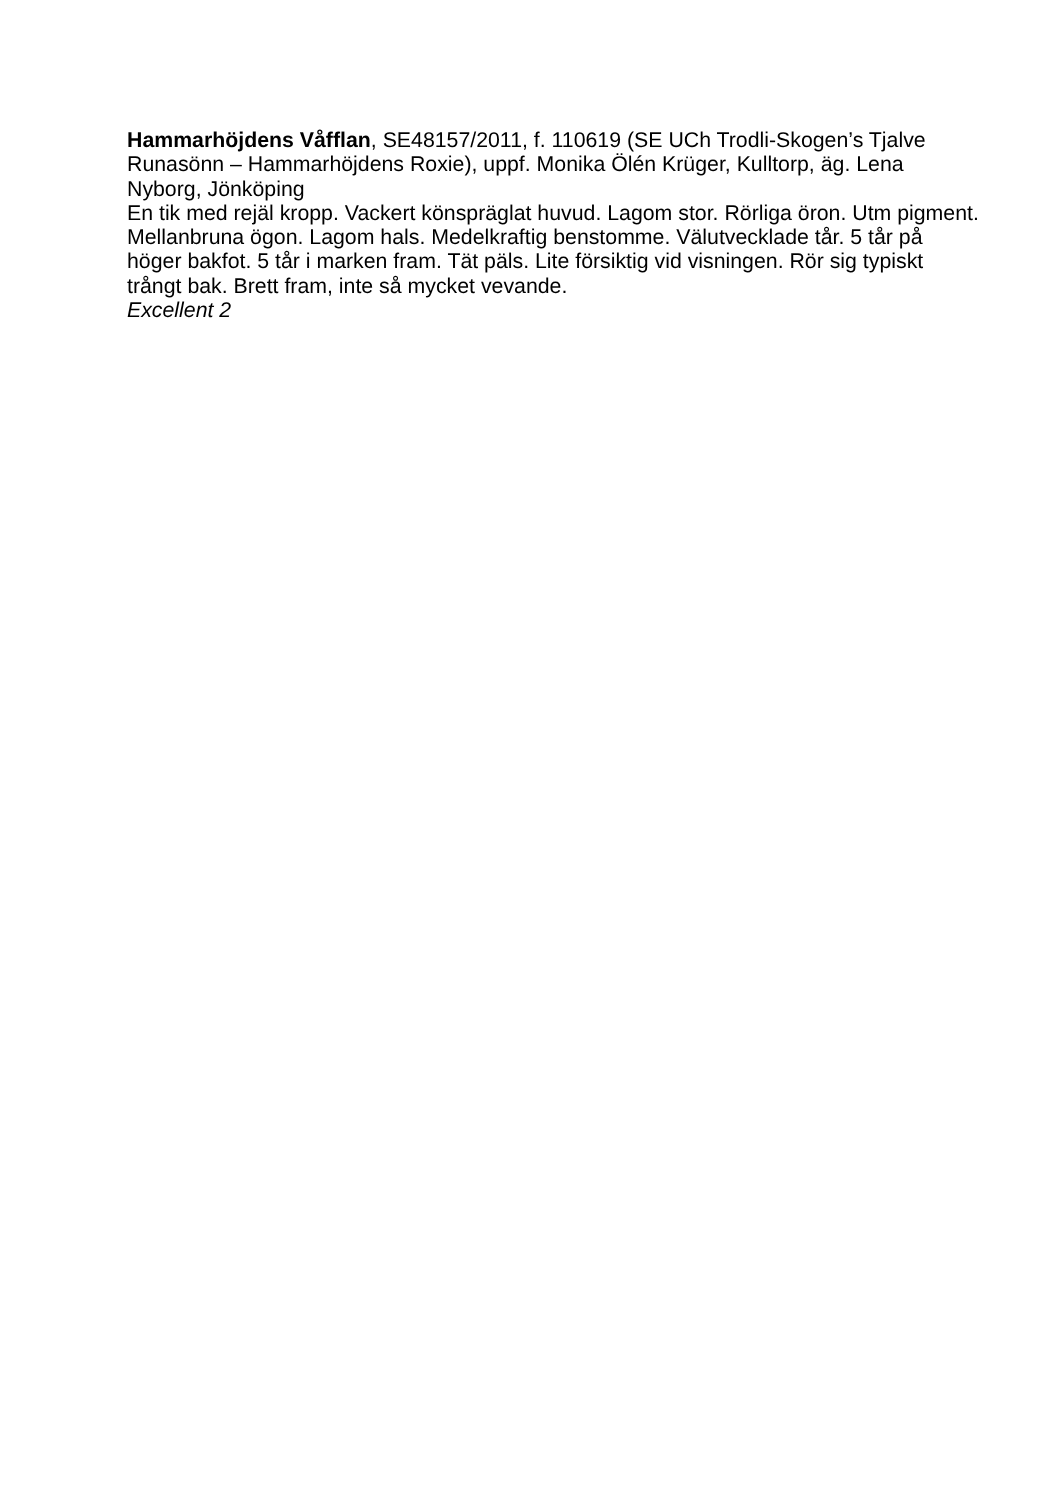Hammarhöjdens Våfflan, SE48157/2011, f. 110619 (SE UCh Trodli-Skogen’s Tjalve Runasönn – Hammarhöjdens Roxie), uppf. Monika Ölén Krüger, Kulltorp, äg. Lena Nyborg, Jönköping
En tik med rejäl kropp. Vackert könspräglat huvud. Lagom stor. Rörliga öron. Utm pigment. Mellanbruna ögon. Lagom hals. Medelkraftig benstomme. Välutvecklade tår. 5 tår på höger bakfot. 5 tår i marken fram. Tät päls. Lite försiktig vid visningen. Rör sig typiskt trångt bak. Brett fram, inte så mycket vevande.
Excellent 2